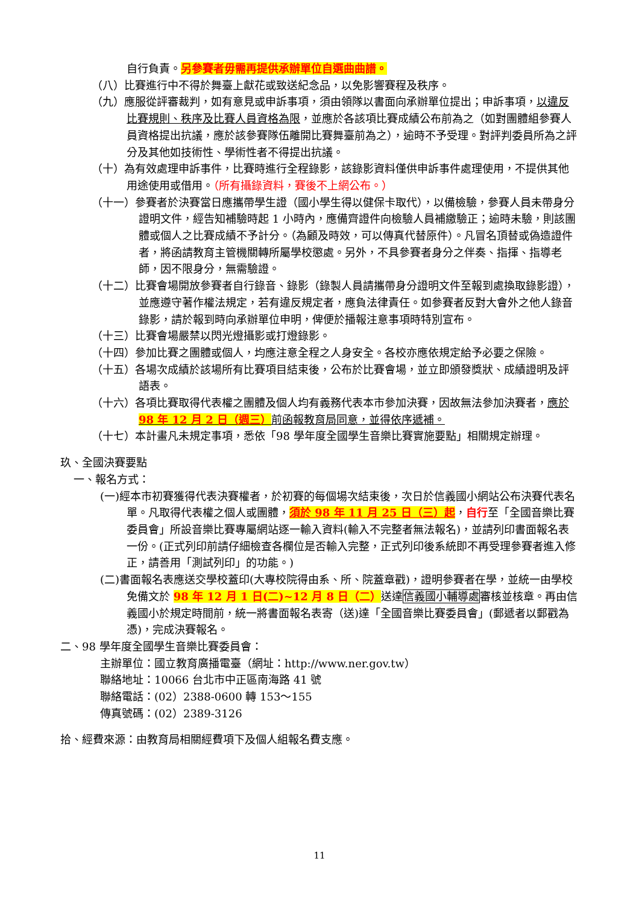自行負責。另參賽者毋需再提供承辦單位自選曲曲譜。
（八）比賽進行中不得於舞臺上獻花或致送紀念品，以免影響賽程及秩序。
（九）應服從評審裁判，如有意見或申訴事項，須由領隊以書面向承辦單位提出；申訴事項，以違反比賽規則、秩序及比賽人員資格為限，並應於各該項比賽成績公布前為之（如對團體組參賽人員資格提出抗議，應於該參賽隊伍離開比賽舞臺前為之），逾時不予受理。對評判委員所為之評分及其他如技術性、學術性者不得提出抗議。
（十）為有效處理申訴事件，比賽時進行全程錄影，該錄影資料僅供申訴事件處理使用，不提供其他用途使用或借用。（所有攝錄資料，賽後不上網公布。）
（十一）參賽者於決賽當日應攜帶學生證（國小學生得以健保卡取代），以備檢驗，參賽人員未帶身分證明文件，經告知補驗時起 1 小時內，應備齊證件向檢驗人員補繳驗正；逾時未驗，則該團體或個人之比賽成績不予計分。（為顧及時效，可以傳真代替原件）。凡冒名頂替或偽造證件者，將函請教育主管機關轉所屬學校懲處。另外，不具參賽者身分之伴奏、指揮、指導老師，因不限身分，無需驗證。
（十二）比賽會場開放參賽者自行錄音、錄影（錄製人員請攜帶身分證明文件至報到處換取錄影證），並應遵守著作權法規定，若有違反規定者，應負法律責任。如參賽者反對大會外之他人錄音錄影，請於報到時向承辦單位申明，俾便於播報注意事項時特別宣布。
（十三）比賽會場嚴禁以閃光燈攝影或打燈錄影。
（十四）參加比賽之團體或個人，均應注意全程之人身安全。各校亦應依規定給予必要之保險。
（十五）各場次成績於該場所有比賽項目結束後，公布於比賽會場，並立即頒發獎狀、成績證明及評語表。
（十六）各項比賽取得代表權之團體及個人均有義務代表本市參加決賽，因故無法參加決賽者，應於 98 年 12 月 2 日（週三）前函報教育局同意，並得依序遞補。
（十七）本計畫凡未規定事項，悉依「98 學年度全國學生音樂比賽實施要點」相關規定辦理。
玖、全國決賽要點
一、報名方式：
(一)經本市初賽獲得代表決賽權者，於初賽的每個場次結束後，次日於信義國小網站公布決賽代表名單。凡取得代表權之個人或團體，須於 98 年 11 月 25 日（三）起，自行至「全國音樂比賽委員會」所設音樂比賽專屬網站逐一輸入資料(輸入不完整者無法報名)，並請列印書面報名表一份。(正式列印前請仔細檢查各欄位是否輸入完整，正式列印後系統即不再受理參賽者進入修正，請善用「測試列印」的功能。)
(二)書面報名表應送交學校蓋印(大專校院得由系、所、院蓋章戳)，證明參賽者在學，並統一由學校免備文於 98 年 12 月 1 日(二)~12 月 8 日（二）送達信義國小輔導處審核並核章。再由信義國小於規定時間前，統一將書面報名表寄（送)達「全國音樂比賽委員會」(郵遞者以郵戳為憑)，完成決賽報名。
二、98 學年度全國學生音樂比賽委員會：
主辦單位：國立教育廣播電臺（網址：http://www.ner.gov.tw）
聯絡地址：10066 台北市中正區南海路 41 號
聯絡電話：(02）2388-0600 轉 153～155
傳真號碼：(02）2389-3126
拾、經費來源：由教育局相關經費項下及個人組報名費支應。
11